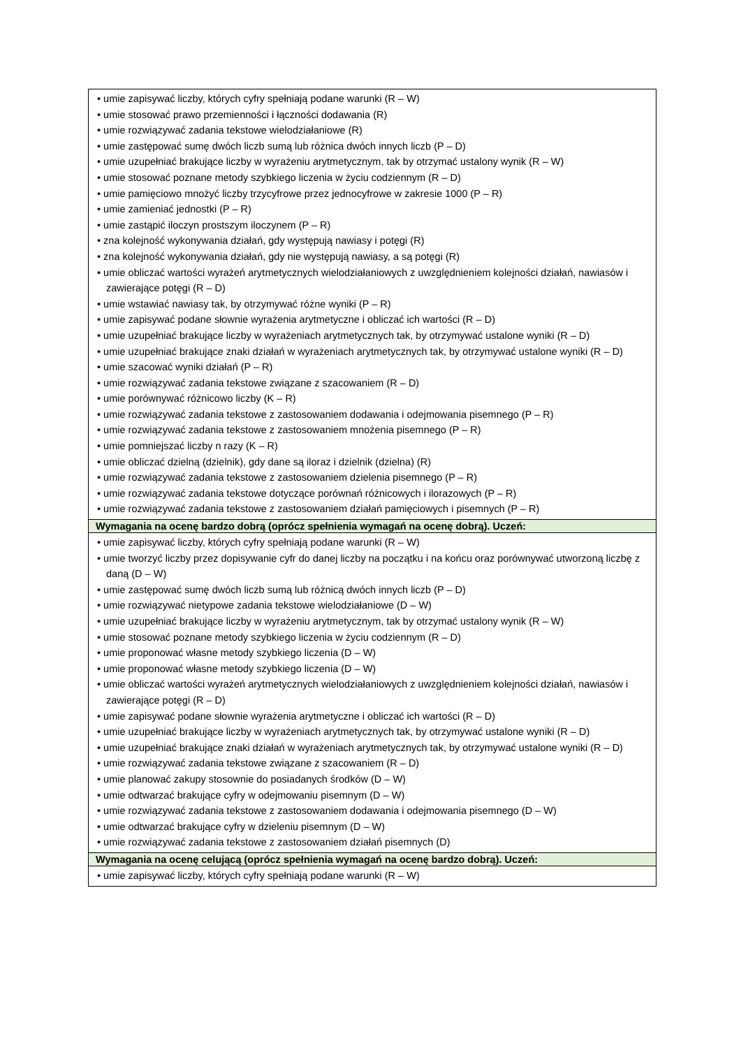| • umie zapisywać liczby, których cyfry spełniają podane warunki (R – W) • umie stosować prawo przemienności i łączności dodawania (R) • umie rozwiązywać zadania tekstowe wielodziałaniowe (R) • umie zastępować sumę dwóch liczb sumą lub różnica dwóch innych liczb (P – D) • umie uzupełniać brakujące liczby w wyrażeniu arytmetycznym, tak by otrzymać ustalony wynik (R – W) • umie stosować poznane metody szybkiego liczenia w życiu codziennym (R – D) • umie pamięciowo mnożyć liczby trzycyfrowe przez jednocyfrowe w zakresie 1000 (P – R) • umie zamieniać jednostki (P – R) • umie zastąpić iloczyn prostszym iloczynem (P – R) • zna kolejność wykonywania działań, gdy występują nawiasy i potęgi (R) • zna kolejność wykonywania działań, gdy nie występują nawiasy, a są potęgi (R) • umie obliczać wartości wyrażeń arytmetycznych wielodziałaniowych z uwzględnieniem kolejności działań, nawiasów i zawierające potęgi (R – D) • umie wstawiać nawiasy tak, by otrzymywać różne wyniki (P – R) • umie zapisywać podane słownie wyrażenia arytmetyczne i obliczać ich wartości (R – D) • umie uzupełniać brakujące liczby w wyrażeniach arytmetycznych tak, by otrzymywać ustalone wyniki (R – D) • umie uzupełniać brakujące znaki działań w wyrażeniach arytmetycznych tak, by otrzymywać ustalone wyniki (R – D) • umie szacować wyniki działań (P – R) • umie rozwiązywać zadania tekstowe związane z szacowaniem (R – D) • umie porównywać różnicowo liczby (K – R) • umie rozwiązywać zadania tekstowe z zastosowaniem dodawania i odejmowania pisemnego (P – R) • umie rozwiązywać zadania tekstowe z zastosowaniem mnożenia pisemnego (P – R) • umie pomniejszać liczby n razy (K – R) • umie obliczać dzielną (dzielnik), gdy dane są iloraz i dzielnik (dzielna) (R) • umie rozwiązywać zadania tekstowe z zastosowaniem dzielenia pisemnego (P – R) • umie rozwiązywać zadania tekstowe dotyczące porównań różnicowych i ilorazowych (P – R) • umie rozwiązywać zadania tekstowe z zastosowaniem działań pamięciowych i pisemnych (P – R) |
| Wymagania na ocenę bardzo dobrą (oprócz spełnienia wymagań na ocenę dobrą). Uczeń: |
| • umie zapisywać liczby, których cyfry spełniają podane warunki (R – W) • umie tworzyć liczby przez dopisywanie cyfr do danej liczby na początku i na końcu oraz porównywać utworzoną liczbę z daną (D – W) • umie zastępować sumę dwóch liczb sumą lub różnicą dwóch innych liczb (P – D) • umie rozwiązywać nietypowe zadania tekstowe wielodziałaniowe (D – W) • umie uzupełniać brakujące liczby w wyrażeniu arytmetycznym, tak by otrzymać ustalony wynik (R – W) • umie stosować poznane metody szybkiego liczenia w życiu codziennym (R – D) • umie proponować własne metody szybkiego liczenia (D – W) • umie proponować własne metody szybkiego liczenia (D – W) • umie obliczać wartości wyrażeń arytmetycznych wielodziałaniowych z uwzględnieniem kolejności działań, nawiasów i zawierające potęgi (R – D) • umie zapisywać podane słownie wyrażenia arytmetyczne i obliczać ich wartości (R – D) • umie uzupełniać brakujące liczby w wyrażeniach arytmetycznych tak, by otrzymywać ustalone wyniki (R – D) • umie uzupełniać brakujące znaki działań w wyrażeniach arytmetycznych tak, by otrzymywać ustalone wyniki (R – D) • umie rozwiązywać zadania tekstowe związane z szacowaniem (R – D) • umie planować zakupy stosownie do posiadanych środków (D – W) • umie odtwarzać brakujące cyfry w odejmowaniu pisemnym (D – W) • umie rozwiązywać zadania tekstowe z zastosowaniem dodawania i odejmowania pisemnego (D – W) • umie odtwarzać brakujące cyfry w dzieleniu pisemnym (D – W) • umie rozwiązywać zadania tekstowe z zastosowaniem działań pisemnych (D) |
| Wymagania na ocenę celującą (oprócz spełnienia wymagań na ocenę bardzo dobrą). Uczeń: |
| • umie zapisywać liczby, których cyfry spełniają podane warunki (R – W) |